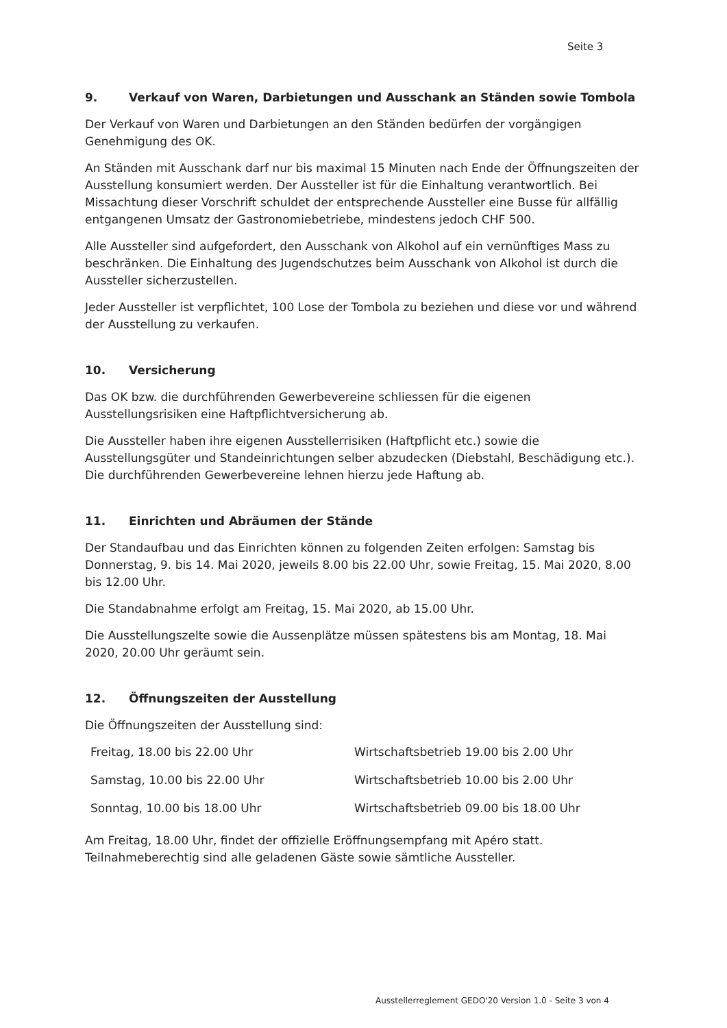Seite 3
9. Verkauf von Waren, Darbietungen und Ausschank an Ständen sowie Tombola
Der Verkauf von Waren und Darbietungen an den Ständen bedürfen der vorgängigen Genehmigung des OK.
An Ständen mit Ausschank darf nur bis maximal 15 Minuten nach Ende der Öffnungszeiten der Ausstellung konsumiert werden. Der Aussteller ist für die Einhaltung verantwortlich. Bei Missachtung dieser Vorschrift schuldet der entsprechende Aussteller eine Busse für allfällig entgangenen Umsatz der Gastronomiebetriebe, mindestens jedoch CHF 500.
Alle Aussteller sind aufgefordert, den Ausschank von Alkohol auf ein vernünftiges Mass zu beschränken. Die Einhaltung des Jugendschutzes beim Ausschank von Alkohol ist durch die Aussteller sicherzustellen.
Jeder Aussteller ist verpflichtet, 100 Lose der Tombola zu beziehen und diese vor und während der Ausstellung zu verkaufen.
10. Versicherung
Das OK bzw. die durchführenden Gewerbevereine schliessen für die eigenen Ausstellungsrisiken eine Haftpflichtversicherung ab.
Die Aussteller haben ihre eigenen Ausstellerrisiken (Haftpflicht etc.) sowie die Ausstellungsgüter und Standeinrichtungen selber abzudecken (Diebstahl, Beschädigung etc.). Die durchführenden Gewerbevereine lehnen hierzu jede Haftung ab.
11. Einrichten und Abräumen der Stände
Der Standaufbau und das Einrichten können zu folgenden Zeiten erfolgen: Samstag bis Donnerstag, 9. bis 14. Mai 2020, jeweils 8.00 bis 22.00 Uhr, sowie Freitag, 15. Mai 2020, 8.00 bis 12.00 Uhr.
Die Standabnahme erfolgt am Freitag, 15. Mai 2020, ab 15.00 Uhr.
Die Ausstellungszelte sowie die Aussenplätze müssen spätestens bis am Montag, 18. Mai 2020, 20.00 Uhr geräumt sein.
12. Öffnungszeiten der Ausstellung
Die Öffnungszeiten der Ausstellung sind:
| Freitag, 18.00 bis 22.00 Uhr | Wirtschaftsbetrieb 19.00 bis 2.00 Uhr |
| Samstag, 10.00 bis 22.00 Uhr | Wirtschaftsbetrieb 10.00 bis 2.00 Uhr |
| Sonntag, 10.00 bis 18.00 Uhr | Wirtschaftsbetrieb 09.00 bis 18.00 Uhr |
Am Freitag, 18.00 Uhr, findet der offizielle Eröffnungsempfang mit Apéro statt. Teilnahmeberechtig sind alle geladenen Gäste sowie sämtliche Aussteller.
Ausstellerreglement GEDO'20 Version 1.0 - Seite 3 von 4